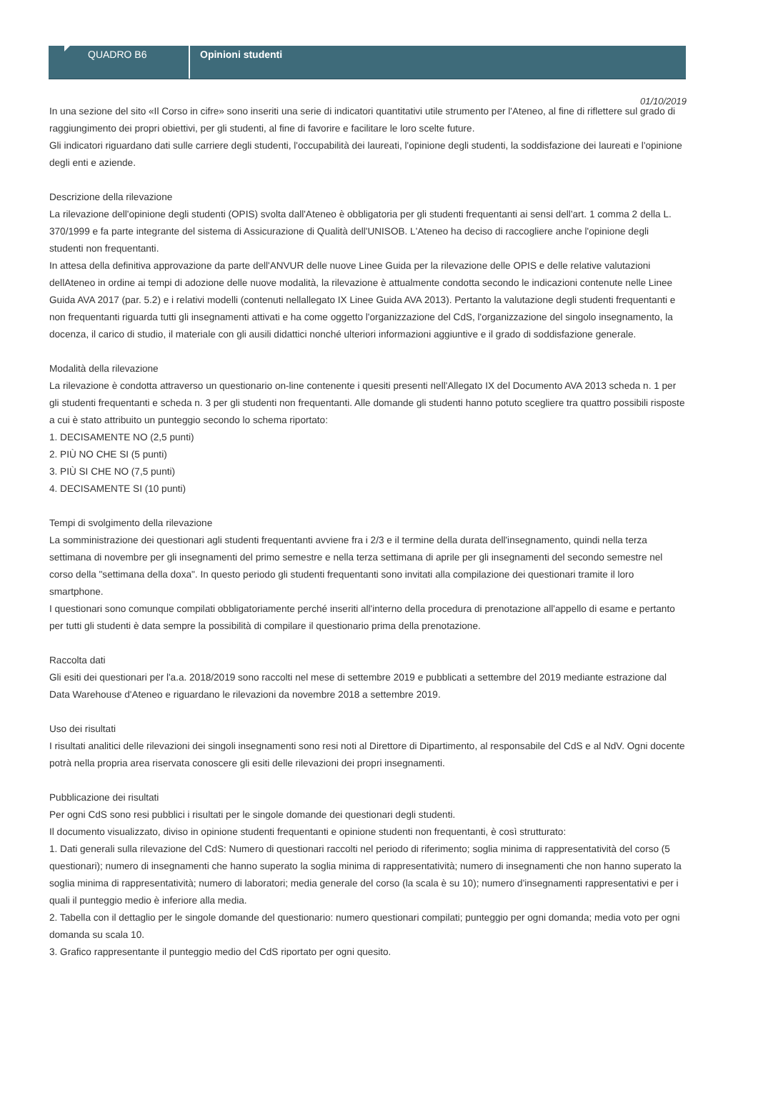QUADRO B6 Opinioni studenti
01/10/2019
In una sezione del sito «Il Corso in cifre» sono inseriti una serie di indicatori quantitativi utile strumento per l'Ateneo, al fine di riflettere sul grado di raggiungimento dei propri obiettivi, per gli studenti, al fine di favorire e facilitare le loro scelte future.
Gli indicatori riguardano dati sulle carriere degli studenti, l'occupabilità dei laureati, l'opinione degli studenti, la soddisfazione dei laureati e l'opinione degli enti e aziende.
Descrizione della rilevazione
La rilevazione dell'opinione degli studenti (OPIS) svolta dall'Ateneo è obbligatoria per gli studenti frequentanti ai sensi dell'art. 1 comma 2 della L. 370/1999 e fa parte integrante del sistema di Assicurazione di Qualità dell'UNISOB. L'Ateneo ha deciso di raccogliere anche l'opinione degli studenti non frequentanti.
In attesa della definitiva approvazione da parte dell'ANVUR delle nuove Linee Guida per la rilevazione delle OPIS e delle relative valutazioni dellAteneo in ordine ai tempi di adozione delle nuove modalità, la rilevazione è attualmente condotta secondo le indicazioni contenute nelle Linee Guida AVA 2017 (par. 5.2) e i relativi modelli (contenuti nellallegato IX Linee Guida AVA 2013). Pertanto la valutazione degli studenti frequentanti e non frequentanti riguarda tutti gli insegnamenti attivati e ha come oggetto l'organizzazione del CdS, l'organizzazione del singolo insegnamento, la docenza, il carico di studio, il materiale con gli ausili didattici nonché ulteriori informazioni aggiuntive e il grado di soddisfazione generale.
Modalità della rilevazione
La rilevazione è condotta attraverso un questionario on-line contenente i quesiti presenti nell'Allegato IX del Documento AVA 2013 scheda n. 1 per gli studenti frequentanti e scheda n. 3 per gli studenti non frequentanti. Alle domande gli studenti hanno potuto scegliere tra quattro possibili risposte a cui è stato attribuito un punteggio secondo lo schema riportato:
1. DECISAMENTE NO (2,5 punti)
2. PIÙ NO CHE SI (5 punti)
3. PIÙ SI CHE NO (7,5 punti)
4. DECISAMENTE SI (10 punti)
Tempi di svolgimento della rilevazione
La somministrazione dei questionari agli studenti frequentanti avviene fra i 2/3 e il termine della durata dell'insegnamento, quindi nella terza settimana di novembre per gli insegnamenti del primo semestre e nella terza settimana di aprile per gli insegnamenti del secondo semestre nel corso della "settimana della doxa". In questo periodo gli studenti frequentanti sono invitati alla compilazione dei questionari tramite il loro smartphone.
I questionari sono comunque compilati obbligatoriamente perché inseriti all'interno della procedura di prenotazione all'appello di esame e pertanto per tutti gli studenti è data sempre la possibilità di compilare il questionario prima della prenotazione.
Raccolta dati
Gli esiti dei questionari per l'a.a. 2018/2019 sono raccolti nel mese di settembre 2019 e pubblicati a settembre del 2019 mediante estrazione dal Data Warehouse d'Ateneo e riguardano le rilevazioni da novembre 2018 a settembre 2019.
Uso dei risultati
I risultati analitici delle rilevazioni dei singoli insegnamenti sono resi noti al Direttore di Dipartimento, al responsabile del CdS e al NdV. Ogni docente potrà nella propria area riservata conoscere gli esiti delle rilevazioni dei propri insegnamenti.
Pubblicazione dei risultati
Per ogni CdS sono resi pubblici i risultati per le singole domande dei questionari degli studenti.
Il documento visualizzato, diviso in opinione studenti frequentanti e opinione studenti non frequentanti, è così strutturato:
1. Dati generali sulla rilevazione del CdS: Numero di questionari raccolti nel periodo di riferimento; soglia minima di rappresentatività del corso (5 questionari); numero di insegnamenti che hanno superato la soglia minima di rappresentatività; numero di insegnamenti che non hanno superato la soglia minima di rappresentatività; numero di laboratori; media generale del corso (la scala è su 10); numero d'insegnamenti rappresentativi e per i quali il punteggio medio è inferiore alla media.
2. Tabella con il dettaglio per le singole domande del questionario: numero questionari compilati; punteggio per ogni domanda; media voto per ogni domanda su scala 10.
3. Grafico rappresentante il punteggio medio del CdS riportato per ogni quesito.